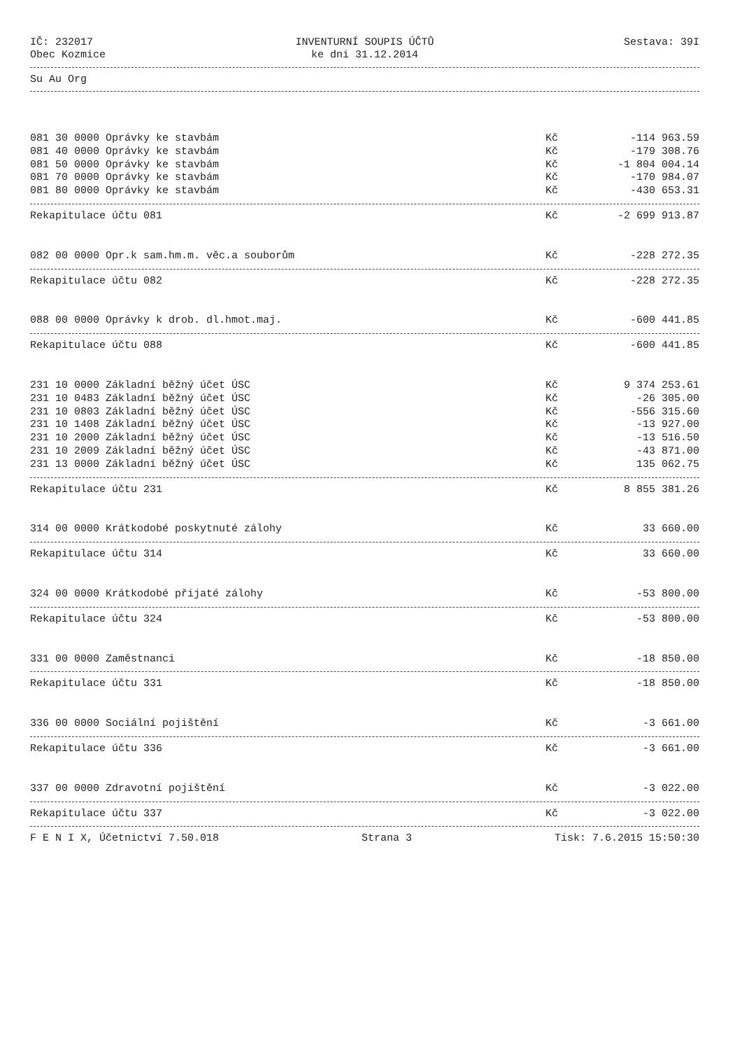IČ: 232017
Obec Kozmice
INVENTURNÍ SOUPIS ÚČTŮ
ke dni 31.12.2014
Sestava: 39I
Su Au Org
| 081 30 0000 Oprávky ke stavbám | Kč | -114 963.59 |
| 081 40 0000 Oprávky ke stavbám | Kč | -179 308.76 |
| 081 50 0000 Oprávky ke stavbám | Kč | -1 804 004.14 |
| 081 70 0000 Oprávky ke stavbám | Kč | -170 984.07 |
| 081 80 0000 Oprávky ke stavbám | Kč | -430 653.31 |
| Rekapitulace účtu 081 | Kč | -2 699 913.87 |
| 082 00 0000 Opr.k sam.hm.m. věc.a souborům | Kč | -228 272.35 |
| Rekapitulace účtu 082 | Kč | -228 272.35 |
| 088 00 0000 Oprávky k drob. dl.hmot.maj. | Kč | -600 441.85 |
| Rekapitulace účtu 088 | Kč | -600 441.85 |
| 231 10 0000 Základní běžný účet ÚSC | Kč | 9 374 253.61 |
| 231 10 0483 Základní běžný účet ÚSC | Kč | -26 305.00 |
| 231 10 0803 Základní běžný účet ÚSC | Kč | -556 315.60 |
| 231 10 1408 Základní běžný účet ÚSC | Kč | -13 927.00 |
| 231 10 2000 Základní běžný účet ÚSC | Kč | -13 516.50 |
| 231 10 2009 Základní běžný účet ÚSC | Kč | -43 871.00 |
| 231 13 0000 Základní běžný účet ÚSC | Kč | 135 062.75 |
| Rekapitulace účtu 231 | Kč | 8 855 381.26 |
| 314 00 0000 Krátkodobé poskytnuté zálohy | Kč | 33 660.00 |
| Rekapitulace účtu 314 | Kč | 33 660.00 |
| 324 00 0000 Krátkodobé přijaté zálohy | Kč | -53 800.00 |
| Rekapitulace účtu 324 | Kč | -53 800.00 |
| 331 00 0000 Zaměstnanci | Kč | -18 850.00 |
| Rekapitulace účtu 331 | Kč | -18 850.00 |
| 336 00 0000 Sociální pojištění | Kč | -3 661.00 |
| Rekapitulace účtu 336 | Kč | -3 661.00 |
| 337 00 0000 Zdravotní pojištění | Kč | -3 022.00 |
| Rekapitulace účtu 337 | Kč | -3 022.00 |
F E N I X, Účetnictví 7.50.018 Strana 3 Tisk: 7.6.2015 15:50:30